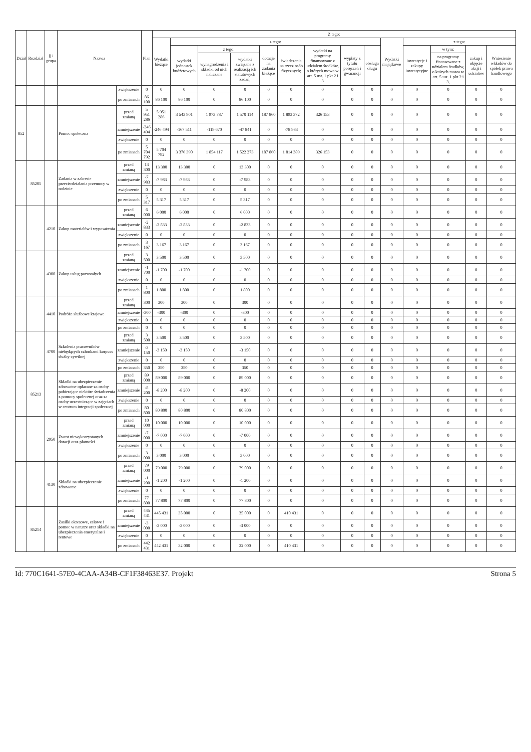| Dział | Rozdział | § / grupa | Nazwa | | Plan | Z tego: | | | | | | | | | | | | | |
| --- | --- | --- | --- | --- | --- | --- | --- | --- | --- | --- | --- | --- | --- | --- | --- | --- | --- | --- | --- |
| | | | | | | Wydatki bieżące | z tego: | | | | | | | | Wydatki majątkowe | z tego: | | | |
| | | | | | | | wydatki jednostek budżetowych | z tego: | | dotacje na zadania bieżące | świadczenia na rzecz osób fizycznych; | wydatki na programy finansowane z udziałem środków, o których mowa w art. 5 ust. 1 pkt 2 i 3 | wypłaty z tytułu poręczeń i gwarancji | obsługa długu | | inwestycje i zakupy inwestycyjne | w tym: | zakup i objęcie akcji i udziałów | Wniesienie wkładów do spółek prawa handlowego |
| | | | | | | | | wynagrodzenia i składki od nich naliczane | wydatki związane z realizacją ich statutowych zadań; | | | | | | | | na programy finansowane z udziałem środków, o których mowa w art. 5 ust. 1 pkt 2 i 3, | | |
| | | | | zwiększenie | 0 | 0 | 0 | 0 | 0 | 0 | 0 | 0 | 0 | 0 | 0 | 0 | 0 | 0 | 0 |
| | | | | po zmianach | 86 100 | 86 100 | 86 100 | 0 | 86 100 | 0 | 0 | 0 | 0 | 0 | 0 | 0 | 0 | 0 | 0 |
| 852 | | | Pomoc społeczna | przed zmianą | 5 951 286 | 5 951 286 | 3 543 901 | 1 973 787 | 1 570 114 | 187 860 | 1 893 372 | 326 153 | 0 | 0 | 0 | 0 | 0 | 0 | 0 |
| | | | | zmniejszenie | -246 494 | -246 494 | -167 511 | -119 670 | -47 841 | 0 | -78 983 | 0 | 0 | 0 | 0 | 0 | 0 | 0 | 0 |
| | | | | zwiększenie | 0 | 0 | 0 | 0 | 0 | 0 | 0 | 0 | 0 | 0 | 0 | 0 | 0 | 0 | 0 |
| | | | | po zmianach | 5 704 792 | 5 704 792 | 3 376 390 | 1 854 117 | 1 522 273 | 187 860 | 1 814 389 | 326 153 | 0 | 0 | 0 | 0 | 0 | 0 | 0 |
| | 85205 | | Zadania w zakresie przeciwdziałania przemocy w rodzinie | przed zmianą | 13 300 | 13 300 | 13 300 | 0 | 13 300 | 0 | 0 | 0 | 0 | 0 | 0 | 0 | 0 | 0 | 0 |
| | | | | zmniejszenie | -7 983 | -7 983 | -7 983 | 0 | -7 983 | 0 | 0 | 0 | 0 | 0 | 0 | 0 | 0 | 0 | 0 |
| | | | | zwiększenie | 0 | 0 | 0 | 0 | 0 | 0 | 0 | 0 | 0 | 0 | 0 | 0 | 0 | 0 | 0 |
| | | | | po zmianach | 5 317 | 5 317 | 5 317 | 0 | 5 317 | 0 | 0 | 0 | 0 | 0 | 0 | 0 | 0 | 0 | 0 |
| | | 4210 | Zakup materiałów i wyposażenia | przed zmianą | 6 000 | 6 000 | 6 000 | 0 | 6 000 | 0 | 0 | 0 | 0 | 0 | 0 | 0 | 0 | 0 | 0 |
| | | | | zmniejszenie | -2 833 | -2 833 | -2 833 | 0 | -2 833 | 0 | 0 | 0 | 0 | 0 | 0 | 0 | 0 | 0 | 0 |
| | | | | zwiększenie | 0 | 0 | 0 | 0 | 0 | 0 | 0 | 0 | 0 | 0 | 0 | 0 | 0 | 0 | 0 |
| | | | | po zmianach | 3 167 | 3 167 | 3 167 | 0 | 3 167 | 0 | 0 | 0 | 0 | 0 | 0 | 0 | 0 | 0 | 0 |
| | | 4300 | Zakup usług pozostałych | przed zmianą | 3 500 | 3 500 | 3 500 | 0 | 3 500 | 0 | 0 | 0 | 0 | 0 | 0 | 0 | 0 | 0 | 0 |
| | | | | zmniejszenie | -1 700 | -1 700 | -1 700 | 0 | -1 700 | 0 | 0 | 0 | 0 | 0 | 0 | 0 | 0 | 0 | 0 |
| | | | | zwiększenie | 0 | 0 | 0 | 0 | 0 | 0 | 0 | 0 | 0 | 0 | 0 | 0 | 0 | 0 | 0 |
| | | | | po zmianach | 1 800 | 1 800 | 1 800 | 0 | 1 800 | 0 | 0 | 0 | 0 | 0 | 0 | 0 | 0 | 0 | 0 |
| | | 4410 | Podróże służbowe krajowe | przed zmianą | 300 | 300 | 300 | 0 | 300 | 0 | 0 | 0 | 0 | 0 | 0 | 0 | 0 | 0 | 0 |
| | | | | zmniejszenie | -300 | -300 | -300 | 0 | -300 | 0 | 0 | 0 | 0 | 0 | 0 | 0 | 0 | 0 | 0 |
| | | | | zwiększenie | 0 | 0 | 0 | 0 | 0 | 0 | 0 | 0 | 0 | 0 | 0 | 0 | 0 | 0 | 0 |
| | | | | po zmianach | 0 | 0 | 0 | 0 | 0 | 0 | 0 | 0 | 0 | 0 | 0 | 0 | 0 | 0 | 0 |
| | | 4700 | Szkolenia pracowników niebędących członkami korpusu służby cywilnej | przed zmianą | 3 500 | 3 500 | 3 500 | 0 | 3 500 | 0 | 0 | 0 | 0 | 0 | 0 | 0 | 0 | 0 | 0 |
| | | | | zmniejszenie | -3 150 | -3 150 | -3 150 | 0 | -3 150 | 0 | 0 | 0 | 0 | 0 | 0 | 0 | 0 | 0 | 0 |
| | | | | zwiększenie | 0 | 0 | 0 | 0 | 0 | 0 | 0 | 0 | 0 | 0 | 0 | 0 | 0 | 0 | 0 |
| | | | | po zmianach | 350 | 350 | 350 | 0 | 350 | 0 | 0 | 0 | 0 | 0 | 0 | 0 | 0 | 0 | 0 |
| | 85213 | | Składki na ubezpieczenie zdrowotne opłacane za osoby pobierające niektóre świadczenia z pomocy społecznej oraz za osoby uczestniczące w zajęciach w centrum integracji społecznej | przed zmianą | 89 000 | 89 000 | 89 000 | 0 | 89 000 | 0 | 0 | 0 | 0 | 0 | 0 | 0 | 0 | 0 | 0 |
| | | | | zmniejszenie | -8 200 | -8 200 | -8 200 | 0 | -8 200 | 0 | 0 | 0 | 0 | 0 | 0 | 0 | 0 | 0 | 0 |
| | | | | zwiększenie | 0 | 0 | 0 | 0 | 0 | 0 | 0 | 0 | 0 | 0 | 0 | 0 | 0 | 0 | 0 |
| | | | | po zmianach | 80 800 | 80 800 | 80 800 | 0 | 80 800 | 0 | 0 | 0 | 0 | 0 | 0 | 0 | 0 | 0 | 0 |
| | | 2950 | Zwrot niewykorzystanych dotacji oraz płatności | przed zmianą | 10 000 | 10 000 | 10 000 | 0 | 10 000 | 0 | 0 | 0 | 0 | 0 | 0 | 0 | 0 | 0 | 0 |
| | | | | zmniejszenie | -7 000 | -7 000 | -7 000 | 0 | -7 000 | 0 | 0 | 0 | 0 | 0 | 0 | 0 | 0 | 0 | 0 |
| | | | | zwiększenie | 0 | 0 | 0 | 0 | 0 | 0 | 0 | 0 | 0 | 0 | 0 | 0 | 0 | 0 | 0 |
| | | | | po zmianach | 3 000 | 3 000 | 3 000 | 0 | 3 000 | 0 | 0 | 0 | 0 | 0 | 0 | 0 | 0 | 0 | 0 |
| | | 4130 | Składki na ubezpieczenie zdrowotne | przed zmianą | 79 000 | 79 000 | 79 000 | 0 | 79 000 | 0 | 0 | 0 | 0 | 0 | 0 | 0 | 0 | 0 | 0 |
| | | | | zmniejszenie | -1 200 | -1 200 | -1 200 | 0 | -1 200 | 0 | 0 | 0 | 0 | 0 | 0 | 0 | 0 | 0 | 0 |
| | | | | zwiększenie | 0 | 0 | 0 | 0 | 0 | 0 | 0 | 0 | 0 | 0 | 0 | 0 | 0 | 0 | 0 |
| | | | | po zmianach | 77 800 | 77 800 | 77 800 | 0 | 77 800 | 0 | 0 | 0 | 0 | 0 | 0 | 0 | 0 | 0 | 0 |
| | 85214 | | Zasiłki okresowe, celowe i pomoc w naturze oraz składki na ubezpieczenia emerytalne i rentowe | przed zmianą | 445 431 | 445 431 | 35 000 | 0 | 35 000 | 0 | 410 431 | 0 | 0 | 0 | 0 | 0 | 0 | 0 | 0 |
| | | | | zmniejszenie | -3 000 | -3 000 | -3 000 | 0 | -3 000 | 0 | 0 | 0 | 0 | 0 | 0 | 0 | 0 | 0 | 0 |
| | | | | zwiększenie | 0 | 0 | 0 | 0 | 0 | 0 | 0 | 0 | 0 | 0 | 0 | 0 | 0 | 0 | 0 |
| | | | | po zmianach | 442 431 | 442 431 | 32 000 | 0 | 32 000 | 0 | 410 431 | 0 | 0 | 0 | 0 | 0 | 0 | 0 | 0 |
Id: 770C1641-57E0-4CAA-A34B-CF1F38463E37. Projekt Strona 5